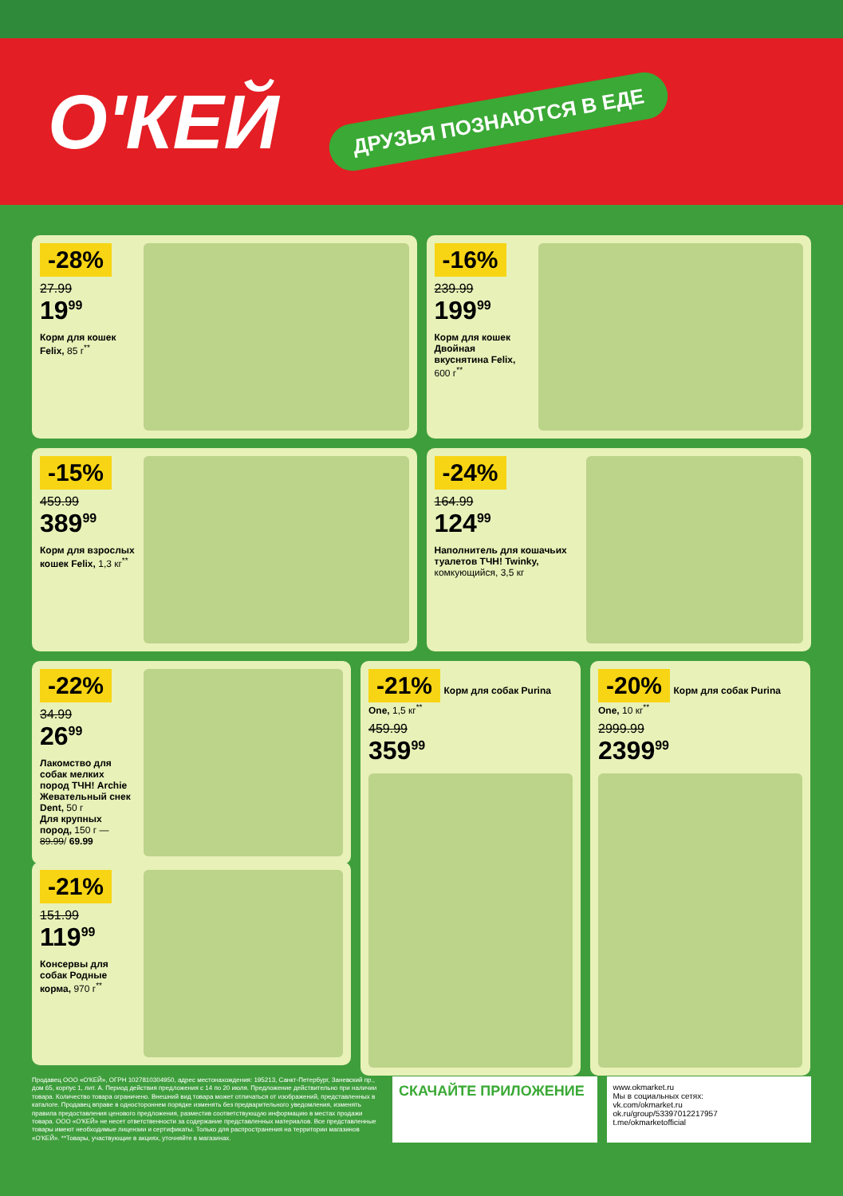О'КЕЙ
ДРУЗЬЯ ПОЗНАЮТСЯ В ЕДЕ
-28%
27.99
19<sup>99</sup>
Корм для кошек Felix, 85 г<sup>**</sup>
-16%
239.99
199<sup>99</sup>
Корм для кошек Двойная вкуснятина Felix, 600 г<sup>**</sup>
-15%
459.99
389<sup>99</sup>
Корм для взрослых кошек Felix, 1,3 кг<sup>**</sup>
-24%
164.99
124<sup>99</sup>
Наполнитель для кошачьих туалетов ТЧН! Twinky, комкующийся, 3,5 кг
-22%
34.99
26<sup>99</sup>
Лакомство для собак мелких пород ТЧН! Archie Жевательный снек Dent, 50 г
Для крупных пород, 150 г — 89.99/ 69.99
-21% Корм для собак Purina One, 1,5 кг<sup>**</sup>
459.99
359<sup>99</sup>
-20% Корм для собак Purina One, 10 кг<sup>**</sup>
2999.99
2399<sup>99</sup>
-21%
151.99
119<sup>99</sup>
Консервы для собак Родные корма, 970 г<sup>**</sup>
Продавец ООО «О'КЕЙ», ОГРН 1027810304950, адрес местонахождения: 195213, Санкт-Петербург, Заневский пр., дом 65, корпус 1, лит. А. Период действия предложения с 14 по 20 июля. Предложение действительно при наличии товара. Количество товара ограничено. Внешний вид товара может отличаться от изображений, представленных в каталоге. Продавец вправе в одностороннем порядке изменять без предварительного уведомления, изменять правила предоставления ценового предложения, размеcтив соответствующую информацию в местах продажи товара. ООО «О'КЕЙ» не несет ответственности за содержание представленных материалов. Все представленные товары имеют необходимые лицензии и сертификаты. Только для распространения на территории магазинов «О'КЕЙ». **Товары, участвующие в акциях, уточняйте в магазинах.
СКАЧАЙТЕ ПРИЛОЖЕНИЕ
www.okmarket.ru
Мы в социальных сетях:
vk.com/okmarket.ru
ok.ru/group/53397012217957
t.me/okmarketofficial